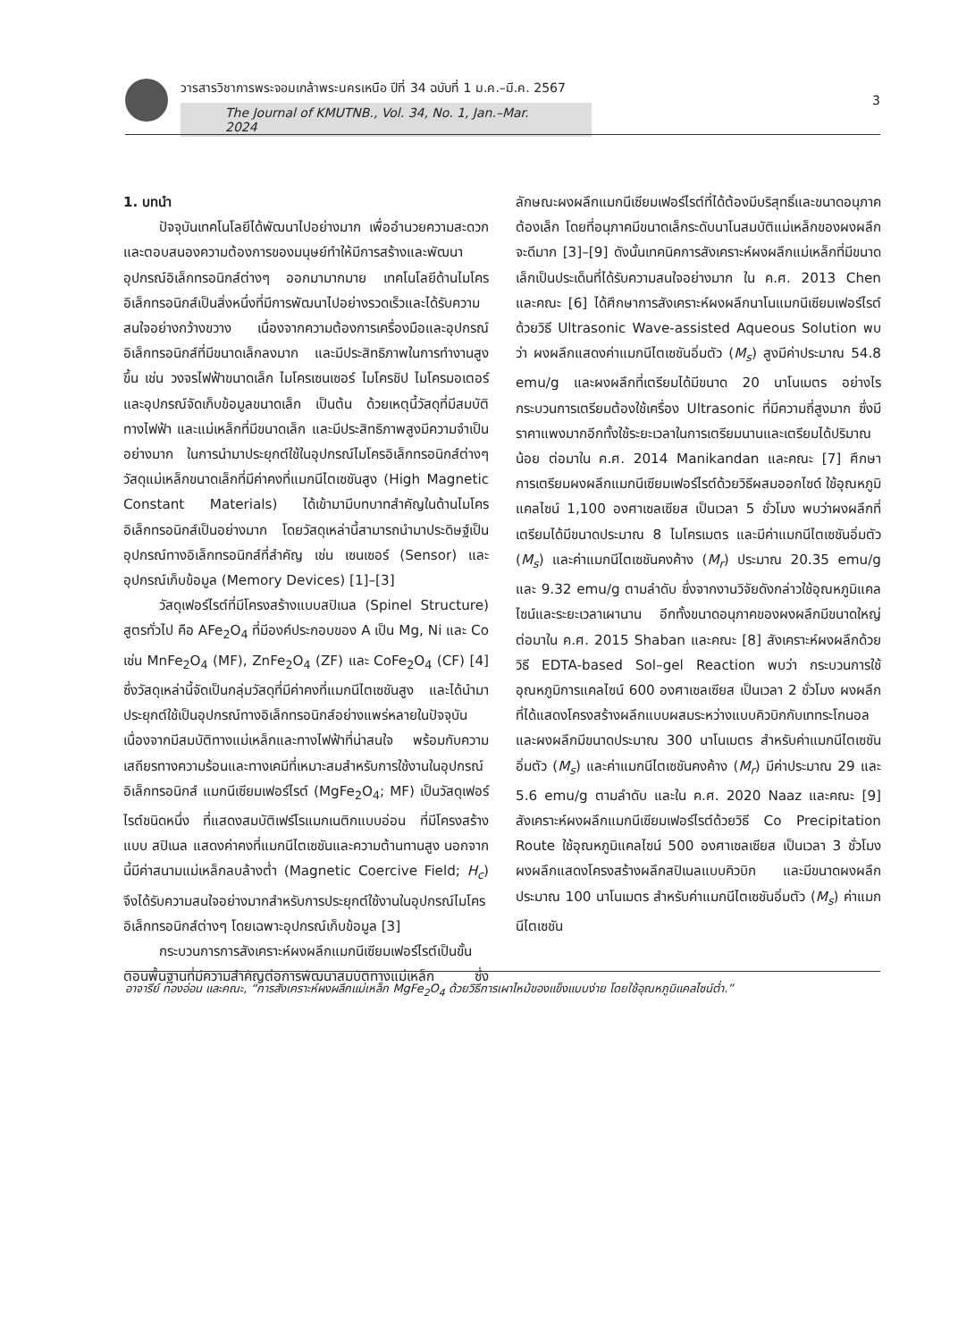วารสารวิชาการพระจอมเกล้าพระนครเหนือ ปีที่ 34 ฉบับที่ 1 ม.ค.–มี.ค. 2567
The Journal of KMUTNB., Vol. 34, No. 1, Jan.–Mar. 2024
3
1. บทนำ
ปัจจุบันเทคโนโลยีได้พัฒนาไปอย่างมาก เพื่ออำนวยความสะดวกและตอบสนองความต้องการของมนุษย์ทำให้มีการสร้างและพัฒนาอุปกรณ์อิเล็กทรอนิกส์ต่างๆ ออกมามากมาย เทคโนโลยีด้านไมโครอิเล็กทรอนิกส์เป็นสิ่งหนึ่งที่มีการพัฒนาไปอย่างรวดเร็วและได้รับความสนใจอย่างกว้างขวาง เนื่องจากความต้องการเครื่องมือและอุปกรณ์อิเล็กทรอนิกส์ที่มีขนาดเล็กลงมาก และมีประสิทธิภาพในการทำงานสูงขึ้น เช่น วงจรไฟฟ้าขนาดเล็ก ไมโครเซนเซอร์ ไมโครชิป ไมโครมอเตอร์ และอุปกรณ์จัดเก็บข้อมูลขนาดเล็ก เป็นต้น ด้วยเหตุนี้วัสดุที่มีสมบัติทางไฟฟ้า และแม่เหล็กที่มีขนาดเล็ก และมีประสิทธิภาพสูงมีความจำเป็นอย่างมาก ในการนำมาประยุกต์ใช้ในอุปกรณ์ไมโครอิเล็กทรอนิกส์ต่างๆ วัสดุแม่เหล็กขนาดเล็กที่มีค่าคงที่แมกนีไตเซชันสูง (High Magnetic Constant Materials) ได้เข้ามามีบทบาทสำคัญในด้านไมโครอิเล็กทรอนิกส์เป็นอย่างมาก โดยวัสดุเหล่านี้สามารถนำมาประดิษฐ์เป็นอุปกรณ์ทางอิเล็กทรอนิกส์ที่สำคัญ เช่น เซนเซอร์ (Sensor) และอุปกรณ์เก็บข้อมูล (Memory Devices) [1]–[3]
วัสดุเฟอร์ไรต์ที่มีโครงสร้างแบบสปิเนล (Spinel Structure) สูตรทั่วไป คือ AFe<sub>2</sub>O<sub>4</sub> ที่มีองค์ประกอบของ A เป็น Mg, Ni และ Co เช่น MnFe<sub>2</sub>O<sub>4</sub> (MF), ZnFe<sub>2</sub>O<sub>4</sub> (ZF) และ CoFe<sub>2</sub>O<sub>4</sub> (CF) [4] ซึ่งวัสดุเหล่านี้จัดเป็นกลุ่มวัสดุที่มีค่าคงที่แมกนีไตเซชันสูง และได้นำมาประยุกต์ใช้เป็นอุปกรณ์ทางอิเล็กทรอนิกส์อย่างแพร่หลายในปัจจุบัน เนื่องจากมีสมบัติทางแม่เหล็กและทางไฟฟ้าที่น่าสนใจ พร้อมกับความเสถียรทางความร้อนและทางเคมีที่เหมาะสมสำหรับการใช้งานในอุปกรณ์อิเล็กทรอนิกส์ แมกนีเซียมเฟอร์ไรต์ (MgFe<sub>2</sub>O<sub>4</sub>; MF) เป็นวัสดุเฟอร์ไรต์ชนิดหนึ่ง ที่แสดงสมบัติเฟร์โรแมกเนติกแบบอ่อน ที่มีโครงสร้างแบบ สปิเนล แสดงค่าคงที่แมกนีไตเซชันและความต้านทานสูง นอกจากนี้มีค่าสนามแม่เหล็กลบล้างต่ำ (Magnetic Coercive Field; H<sub>c</sub>) จึงได้รับความสนใจอย่างมากสำหรับการประยุกต์ใช้งานในอุปกรณ์ไมโครอิเล็กทรอนิกส์ต่างๆ โดยเฉพาะอุปกรณ์เก็บข้อมูล [3]
กระบวนการการสังเคราะห์ผงผลึกแมกนีเซียมเฟอร์ไรต์เป็นขั้นตอนพื้นฐานที่มีความสำคัญต่อการพัฒนาสมบัติทางแม่เหล็ก ซึ่งลักษณะผงผลึกแมกนีเซียมเฟอร์ไรต์ที่ได้ต้องมีบริสุทธิ์และขนาดอนุภาคต้องเล็ก โดยที่อนุภาคมีขนาดเล็กระดับนาโนสมบัติแม่เหล็กของผงผลึกจะดีมาก [3]–[9] ดังนั้นเทคนิคการสังเคราะห์ผงผลึกแม่เหล็กที่มีขนาดเล็กเป็นประเด็นที่ได้รับความสนใจอย่างมาก ใน ค.ศ. 2013 Chen และคณะ [6] ได้ศึกษาการสังเคราะห์ผงผลึกนาโนแมกนีเซียมเฟอร์ไรต์ด้วยวิธี Ultrasonic Wave-assisted Aqueous Solution พบว่า ผงผลึกแสดงค่าแมกนีไตเซชันอิ่มตัว (M<sub>s</sub>) สูงมีค่าประมาณ 54.8 emu/g และผงผลึกที่เตรียมได้มีขนาด 20 นาโนเมตร อย่างไรกระบวนการเตรียมต้องใช้เครื่อง Ultrasonic ที่มีความถี่สูงมาก ซึ่งมีราคาแพงมากอีกทั้งใช้ระยะเวลาในการเตรียมนานและเตรียมได้ปริมาณน้อย ต่อมาใน ค.ศ. 2014 Manikandan และคณะ [7] ศึกษาการเตรียมผงผลึกแมกนีเซียมเฟอร์ไรต์ด้วยวิธีผสมออกไซด์ ใช้อุณหภูมิแคลไซน์ 1,100 องศาเซลเซียส เป็นเวลา 5 ชั่วโมง พบว่าผงผลึกที่เตรียมได้มีขนาดประมาณ 8 ไมโครเมตร และมีค่าแมกนีไตเซชันอิ่มตัว (M<sub>s</sub>) และค่าแมกนีไตเซชันคงค้าง (M<sub>r</sub>) ประมาณ 20.35 emu/g และ 9.32 emu/g ตามลำดับ ซึ่งจากงานวิจัยดังกล่าวใช้อุณหภูมิแคลไซน์และระยะเวลาเผานาน อีกทั้งขนาดอนุภาคของผงผลึกมีขนาดใหญ่ ต่อมาใน ค.ศ. 2015 Shaban และคณะ [8] สังเคราะห์ผงผลึกด้วยวิธี EDTA-based Sol–gel Reaction พบว่า กระบวนการใช้อุณหภูมิการแคลไซน์ 600 องศาเซลเซียส เป็นเวลา 2 ชั่วโมง ผงผลึกที่ได้แสดงโครงสร้างผลึกแบบผสมระหว่างแบบคิวบิกกับเททระโกนอล และผงผลึกมีขนาดประมาณ 300 นาโนเมตร สำหรับค่าแมกนีไตเซชันอิ่มตัว (M<sub>s</sub>) และค่าแมกนีไตเซชันคงค้าง (M<sub>r</sub>) มีค่าประมาณ 29 และ 5.6 emu/g ตามลำดับ และใน ค.ศ. 2020 Naaz และคณะ [9] สังเคราะห์ผงผลึกแมกนีเซียมเฟอร์ไรต์ด้วยวิธี Co Precipitation Route ใช้อุณหภูมิแคลไซน์ 500 องศาเซลเซียส เป็นเวลา 3 ชั่วโมง ผงผลึกแสดงโครงสร้างผลึกสปิเนลแบบคิวบิก และมีขนาดผงผลึกประมาณ 100 นาโนเมตร สำหรับค่าแมกนีไตเซชันอิ่มตัว (M<sub>s</sub>) ค่าแมกนีไตเซชัน
อาจารีย์ ทองอ่อน และคณะ, “การสังเคราะห์ผงผลึกแม่เหล็ก MgFe<sub>2</sub>O<sub>4</sub> ด้วยวิธีการเผาไหม้ของแข็งแบบง่าย โดยใช้อุณหภูมิแคลไซน์ต่ำ.”